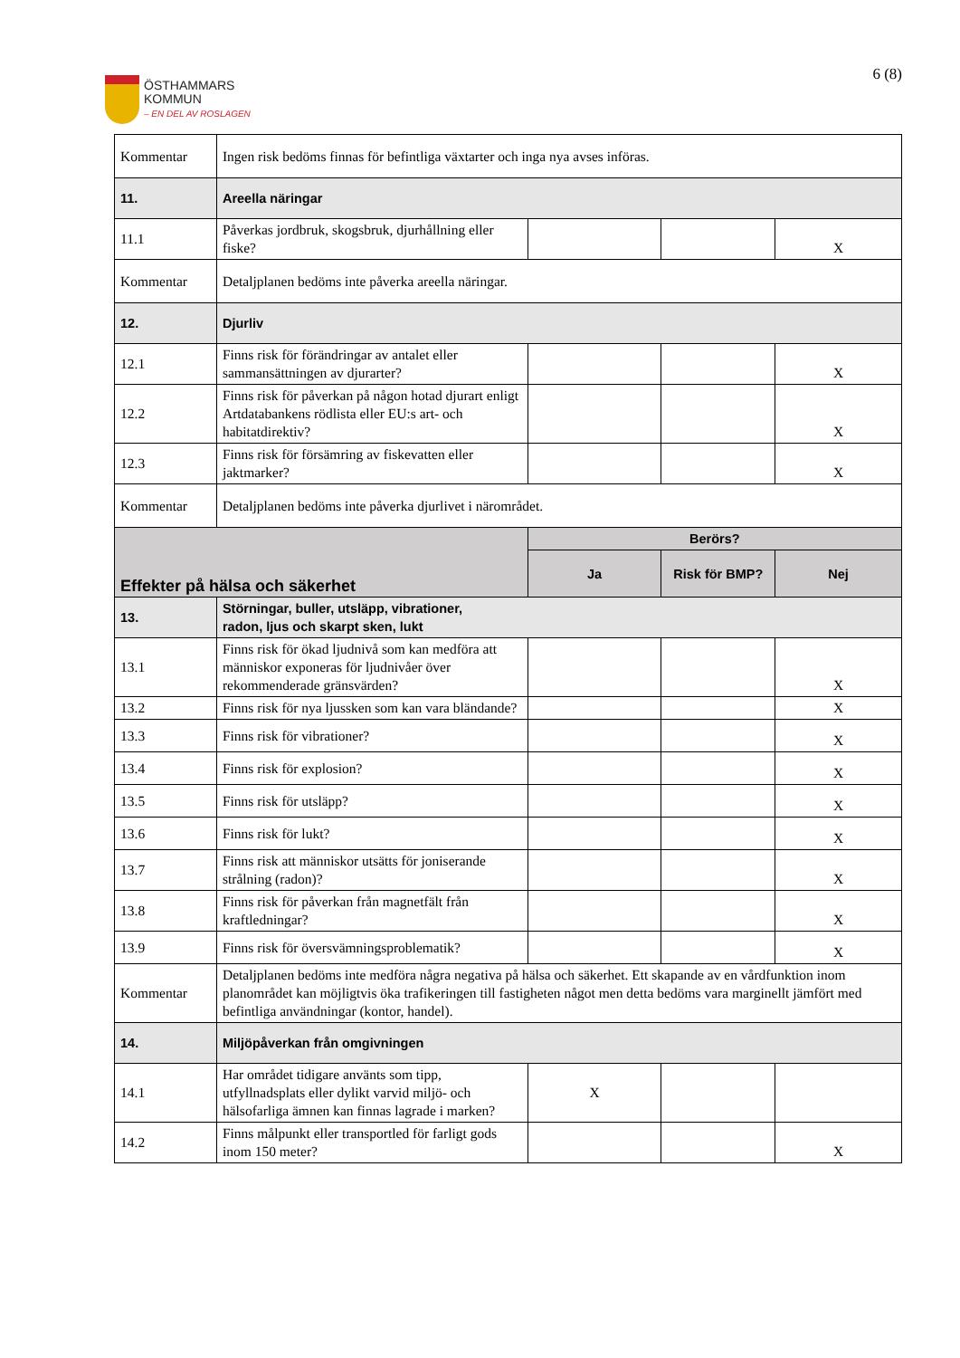ÖSTHAMMARS
KOMMUN
– EN DEL AV ROSLAGEN
6 (8)
| Kommentar | Ingen risk bedöms finnas för befintliga växtarter och inga nya avses införas. | | | |
| 11. | Areella näringar | | | |
| 11.1 | Påverkas jordbruk, skogsbruk, djurhållning eller fiske? | | | X |
| Kommentar | Detaljplanen bedöms inte påverka areella näringar. | | | |
| 12. | Djurliv | | | |
| 12.1 | Finns risk för förändringar av antalet eller sammansättningen av djurarter? | | | X |
| 12.2 | Finns risk för påverkan på någon hotad djurart enligt Artdatabankens rödlista eller EU:s art- och habitatdirektiv? | | | X |
| 12.3 | Finns risk för försämring av fiskevatten eller jaktmarker? | | | X |
| Kommentar | Detaljplanen bedöms inte påverka djurlivet i närområdet. | | | |
| Effekter på hälsa och säkerhet | | Berörs? | | |
| | | Ja | Risk för BMP? | Nej |
| 13. | Störningar, buller, utsläpp, vibrationer, radon, ljus och skarpt sken, lukt | | | |
| 13.1 | Finns risk för ökad ljudnivå som kan medföra att människor exponeras för ljudnivåer över rekommenderade gränsvärden? | | | X |
| 13.2 | Finns risk för nya ljussken som kan vara bländande? | | | X |
| 13.3 | Finns risk för vibrationer? | | | X |
| 13.4 | Finns risk för explosion? | | | X |
| 13.5 | Finns risk för utsläpp? | | | X |
| 13.6 | Finns risk för lukt? | | | X |
| 13.7 | Finns risk att människor utsätts för joniserande strålning (radon)? | | | X |
| 13.8 | Finns risk för påverkan från magnetfält från kraftledningar? | | | X |
| 13.9 | Finns risk för översvämningsproblematik? | | | X |
| Kommentar | Detaljplanen bedöms inte medföra några negativa på hälsa och säkerhet. Ett skapande av en vårdfunktion inom planområdet kan möjligtvis öka trafikeringen till fastigheten något men detta bedöms vara marginellt jämfört med befintliga användningar (kontor, handel). | | | |
| 14. | Miljöpåverkan från omgivningen | | | |
| 14.1 | Har området tidigare använts som tipp, utfyllnadsplats eller dylikt varvid miljö- och hälsofarliga ämnen kan finnas lagrade i marken? | X | | |
| 14.2 | Finns målpunkt eller transportled för farligt gods inom 150 meter? | | | X |